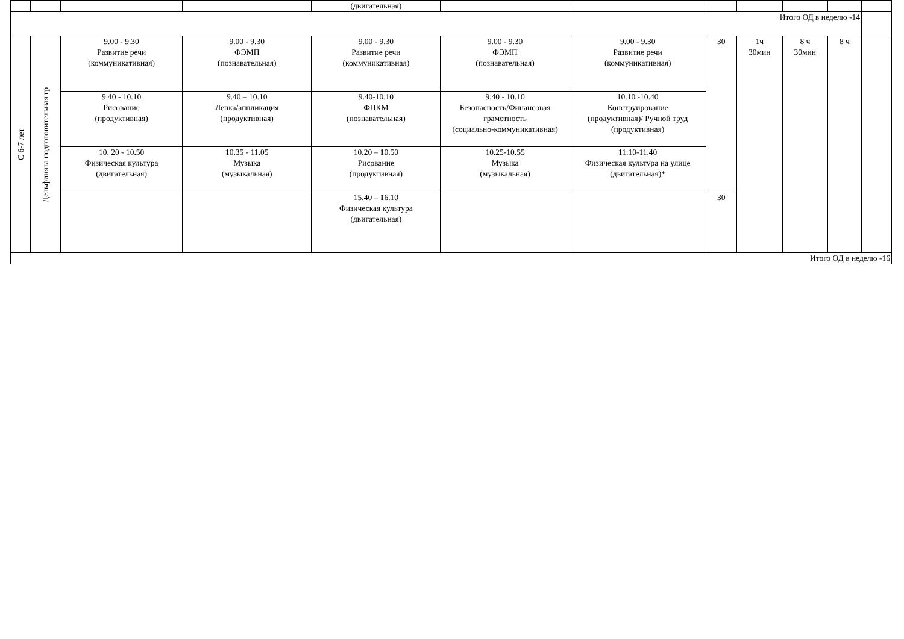| | | | | (двигательная) | | | | | | | |
| Итого ОД в неделю -14 | | | | | | | | | | | |
| С 6-7 лет | Дельфинята подготовительная гр | 9.00 - 9.30 Развитие речи (коммуникативная) | 9.00 - 9.30 ФЭМП (познавательная) | 9.00 - 9.30 Развитие речи (коммуникативная) | 9.00 - 9.30 ФЭМП (познавательная) | 9.00 - 9.30 Развитие речи (коммуникативная) | 30 | 1ч 30мин | 8 ч 30мин | 8 ч | |
| | | 9.40 - 10.10 Рисование (продуктивная) | 9.40 – 10.10 Лепка/аппликация (продуктивная) | 9.40-10.10 ФЦКМ (познавательная) | 9.40 - 10.10 Безопасность/Финансовая грамотность (социально-коммуникативная) | 10.10 -10.40 Конструирование (продуктивная)/ Ручной труд (продуктивная) | | | | | |
| | | 10. 20 - 10.50 Физическая культура (двигательная) | 10.35 - 11.05 Музыка (музыкальная) | 10.20 – 10.50 Рисование (продуктивная) | 10.25-10.55 Музыка (музыкальная) | 11.10-11.40 Физическая культура на улице (двигательная)* | | | | | |
| | | | | 15.40 – 16.10 Физическая культура (двигательная) | | | 30 | | | | |
| Итого ОД в неделю -16 | | | | | | | | | | | |